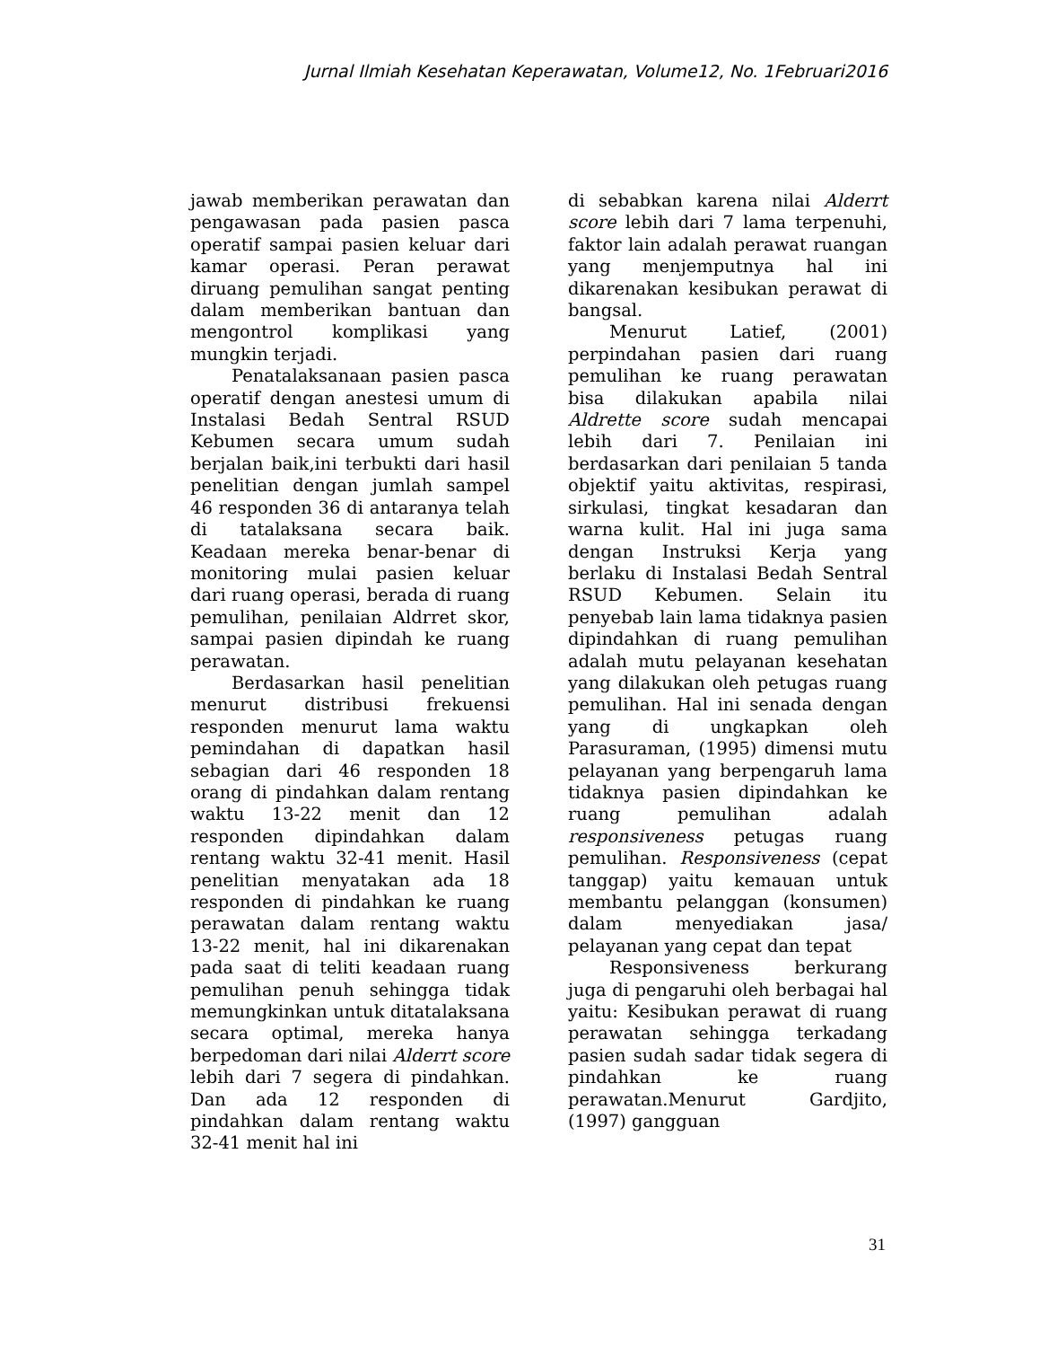Jurnal Ilmiah Kesehatan Keperawatan, Volume12, No. 1Februari2016
jawab memberikan perawatan dan pengawasan pada pasien pasca operatif sampai pasien keluar dari kamar operasi. Peran perawat diruang pemulihan sangat penting dalam memberikan bantuan dan mengontrol komplikasi yang mungkin terjadi.
Penatalaksanaan pasien pasca operatif dengan anestesi umum di Instalasi Bedah Sentral RSUD Kebumen secara umum sudah berjalan baik,ini terbukti dari hasil penelitian dengan jumlah sampel 46 responden 36 di antaranya telah di tatalaksana secara baik. Keadaan mereka benar-benar di monitoring mulai pasien keluar dari ruang operasi, berada di ruang pemulihan, penilaian Aldrret skor, sampai pasien dipindah ke ruang perawatan.
Berdasarkan hasil penelitian menurut distribusi frekuensi responden menurut lama waktu pemindahan di dapatkan hasil sebagian dari 46 responden 18 orang di pindahkan dalam rentang waktu 13-22 menit dan 12 responden dipindahkan dalam rentang waktu 32-41 menit. Hasil penelitian menyatakan ada 18 responden di pindahkan ke ruang perawatan dalam rentang waktu 13-22 menit, hal ini dikarenakan pada saat di teliti keadaan ruang pemulihan penuh sehingga tidak memungkinkan untuk ditatalaksana secara optimal, mereka hanya berpedoman dari nilai Alderrt score lebih dari 7 segera di pindahkan. Dan ada 12 responden di pindahkan dalam rentang waktu 32-41 menit hal ini
di sebabkan karena nilai Alderrt score lebih dari 7 lama terpenuhi, faktor lain adalah perawat ruangan yang menjemputnya hal ini dikarenakan kesibukan perawat di bangsal.
Menurut Latief, (2001) perpindahan pasien dari ruang pemulihan ke ruang perawatan bisa dilakukan apabila nilai Aldrette score sudah mencapai lebih dari 7. Penilaian ini berdasarkan dari penilaian 5 tanda objektif yaitu aktivitas, respirasi, sirkulasi, tingkat kesadaran dan warna kulit. Hal ini juga sama dengan Instruksi Kerja yang berlaku di Instalasi Bedah Sentral RSUD Kebumen. Selain itu penyebab lain lama tidaknya pasien dipindahkan di ruang pemulihan adalah mutu pelayanan kesehatan yang dilakukan oleh petugas ruang pemulihan. Hal ini senada dengan yang di ungkapkan oleh Parasuraman, (1995) dimensi mutu pelayanan yang berpengaruh lama tidaknya pasien dipindahkan ke ruang pemulihan adalah responsiveness petugas ruang pemulihan. Responsiveness (cepat tanggap) yaitu kemauan untuk membantu pelanggan (konsumen) dalam menyediakan jasa/ pelayanan yang cepat dan tepat
Responsiveness berkurang juga di pengaruhi oleh berbagai hal yaitu: Kesibukan perawat di ruang perawatan sehingga terkadang pasien sudah sadar tidak segera di pindahkan ke ruang perawatan.Menurut Gardjito, (1997) gangguan
31